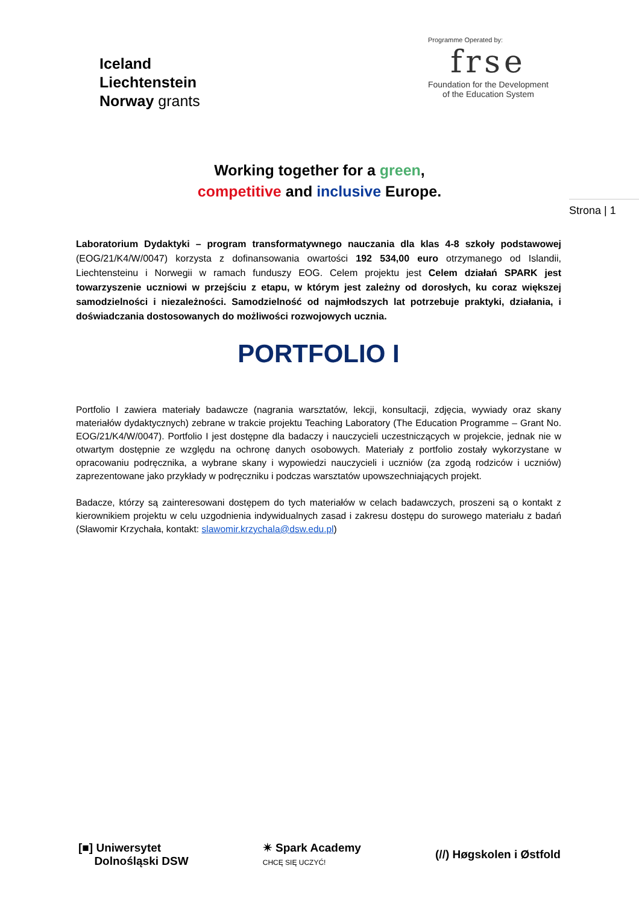Iceland
Liechtenstein
Norway grants
Programme Operated by:
frse
Foundation for the Development
of the Education System
Working together for a green,
competitive and inclusive Europe.
Strona | 1
Laboratorium Dydaktyki – program transformatywnego nauczania dla klas 4-8 szkoły podstawowej (EOG/21/K4/W/0047) korzysta z dofinansowania owartości 192 534,00 euro otrzymanego od Islandii, Liechtensteinu i Norwegii w ramach funduszy EOG. Celem projektu jest Celem działań SPARK jest towarzyszenie uczniowi w przejściu z etapu, w którym jest zależny od dorosłych, ku coraz większej samodzielności i niezależności. Samodzielność od najmłodszych lat potrzebuje praktyki, działania, i doświadczania dostosowanych do możliwości rozwojowych ucznia.
PORTFOLIO I
Portfolio I zawiera materiały badawcze (nagrania warsztatów, lekcji, konsultacji, zdjęcia, wywiady oraz skany materiałów dydaktycznych) zebrane w trakcie projektu Teaching Laboratory (The Education Programme – Grant No. EOG/21/K4/W/0047). Portfolio I jest dostępne dla badaczy i nauczycieli uczestniczących w projekcie, jednak nie w otwartym dostępnie ze względu na ochronę danych osobowych. Materiały z portfolio zostały wykorzystane w opracowaniu podręcznika, a wybrane skany i wypowiedzi nauczycieli i uczniów (za zgodą rodziców i uczniów) zaprezentowane jako przykłady w podręczniku i podczas warsztatów upowszechniających projekt.
Badacze, którzy są zainteresowani dostępem do tych materiałów w celach badawczych, proszeni są o kontakt z kierownikiem projektu w celu uzgodnienia indywidualnych zasad i zakresu dostępu do surowego materiału z badań (Sławomir Krzychała, kontakt: slawomir.krzychala@dsw.edu.pl)
[■] Uniwersytet
Dolnośląski DSW
✴ Spark Academy
CHCĘ SIĘ UCZYĆ!
(//) Høgskolen i Østfold